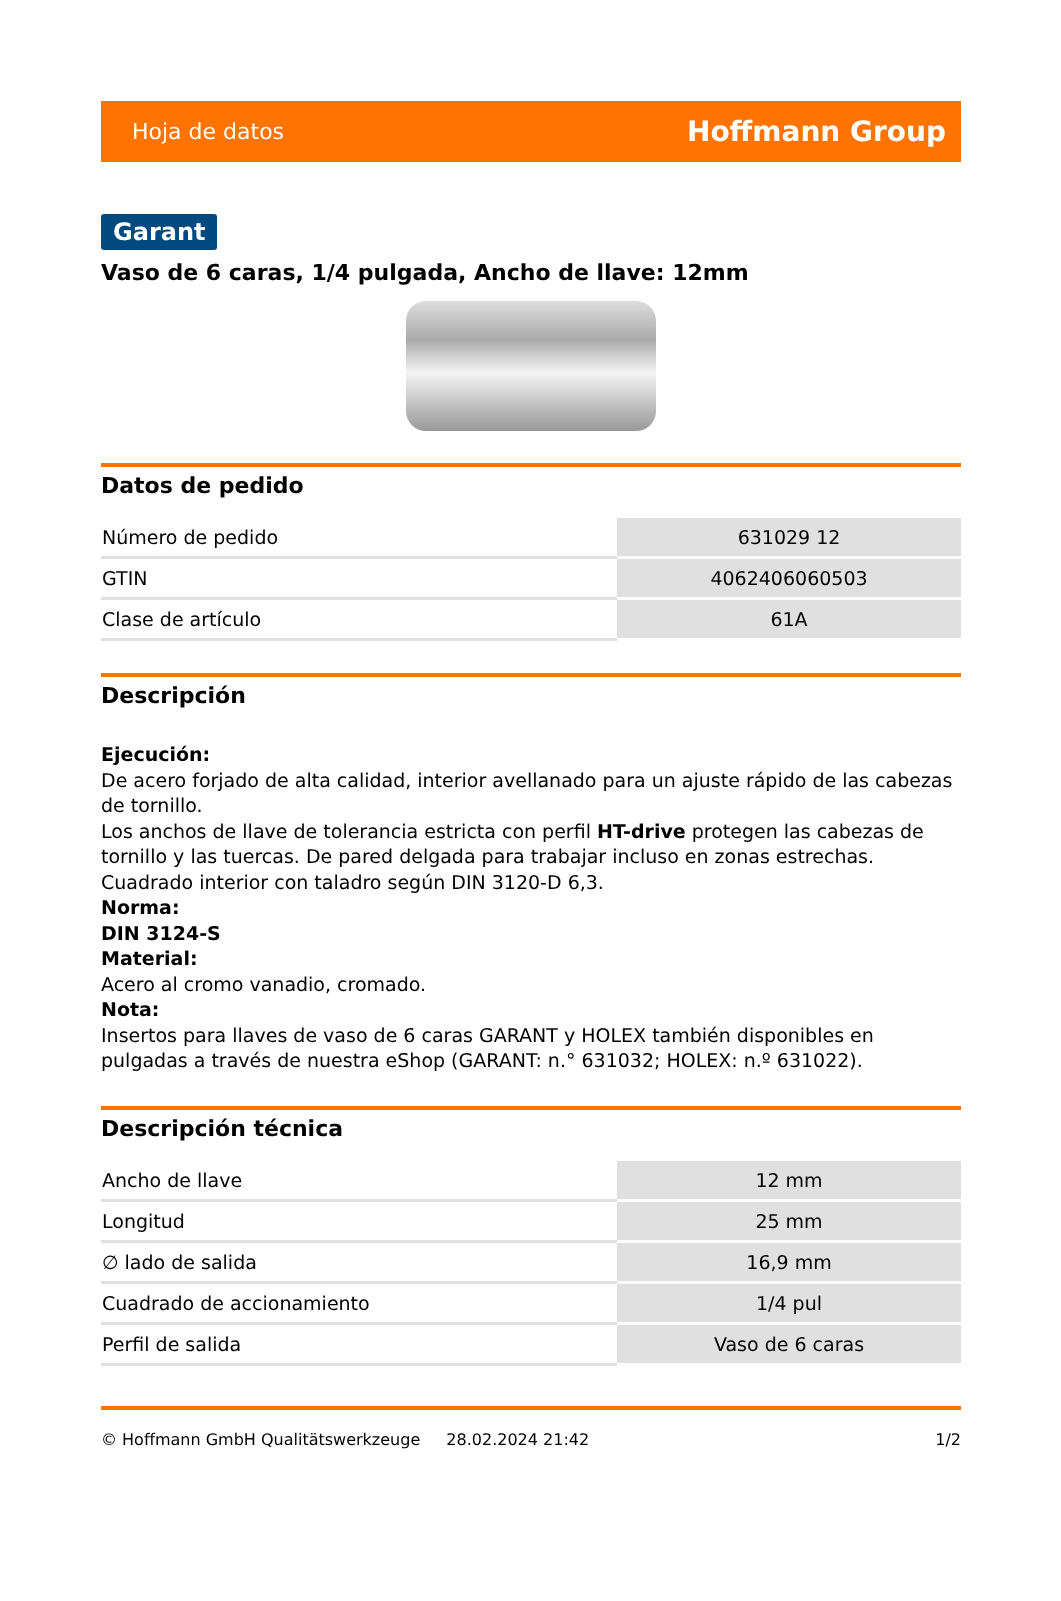Hoja de datos Hoffmann Group
Garant
Vaso de 6 caras, 1/4 pulgada, Ancho de llave: 12mm
Datos de pedido
| Número de pedido | 631029 12 |
| GTIN | 4062406060503 |
| Clase de artículo | 61A |
Descripción
Ejecución:
De acero forjado de alta calidad, interior avellanado para un ajuste rápido de las cabezas de tornillo.
Los anchos de llave de tolerancia estricta con perfil HT-drive protegen las cabezas de tornillo y las tuercas. De pared delgada para trabajar incluso en zonas estrechas.
Cuadrado interior con taladro según DIN 3120-D 6,3.
Norma:
DIN 3124-S
Material:
Acero al cromo vanadio, cromado.
Nota:
Insertos para llaves de vaso de 6 caras GARANT y HOLEX también disponibles en pulgadas a través de nuestra eShop (GARANT: n.° 631032; HOLEX: n.º 631022).
Descripción técnica
| Ancho de llave | 12 mm |
| Longitud | 25 mm |
| ∅ lado de salida | 16,9 mm |
| Cuadrado de accionamiento | 1/4 pul |
| Perfil de salida | Vaso de 6 caras |
© Hoffmann GmbH Qualitätswerkzeuge 28.02.2024 21:42 1/2